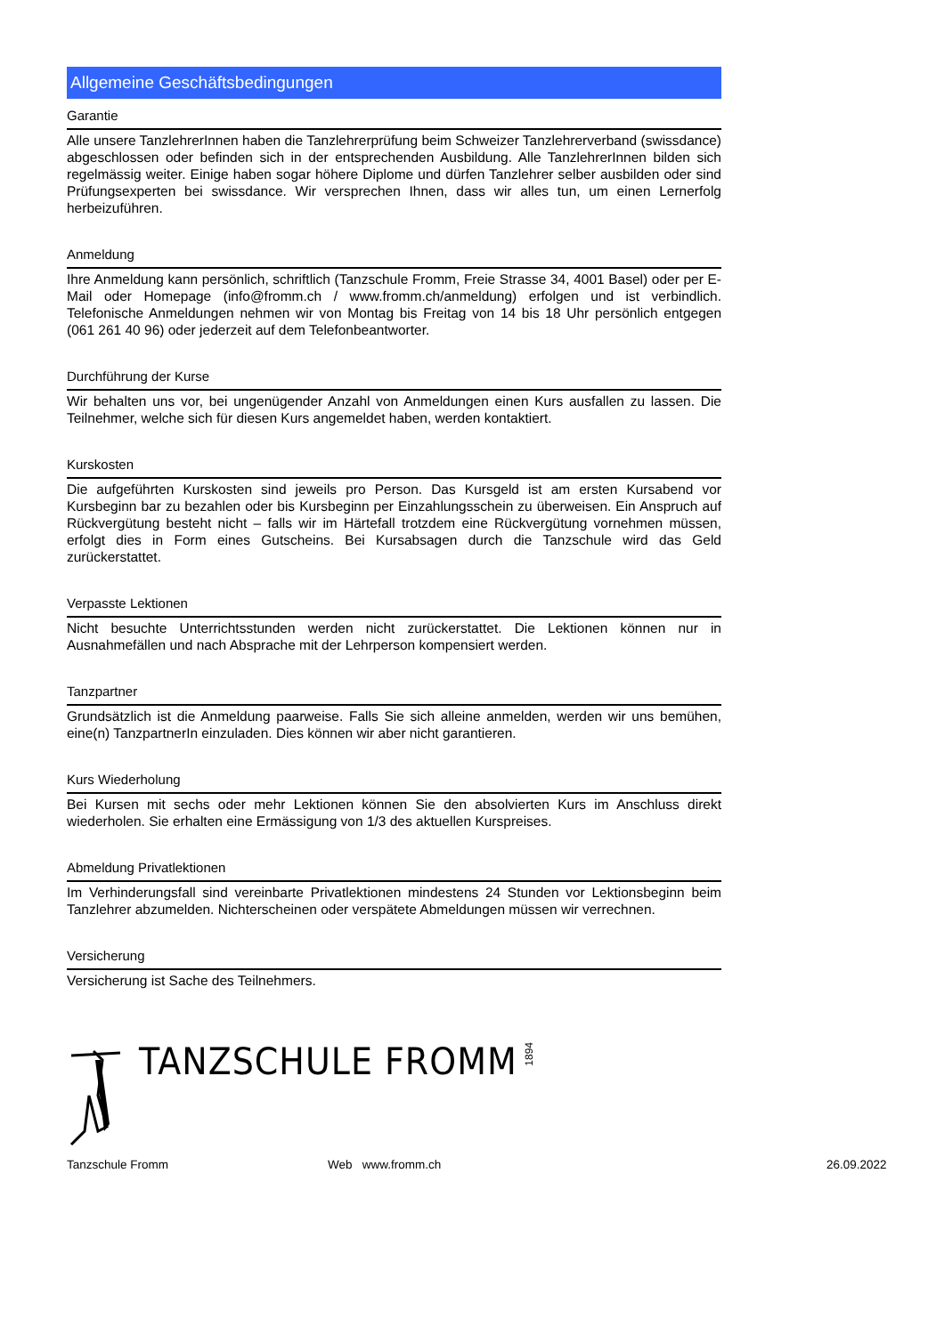Allgemeine Geschäftsbedingungen
Garantie
Alle unsere TanzlehrerInnen haben die Tanzlehrerprüfung beim Schweizer Tanzlehrerverband (swissdance) abgeschlossen oder befinden sich in der entsprechenden Ausbildung. Alle TanzlehrerInnen bilden sich regelmässig weiter. Einige haben sogar höhere Diplome und dürfen Tanzlehrer selber ausbilden oder sind Prüfungsexperten bei swissdance. Wir versprechen Ihnen, dass wir alles tun, um einen Lernerfolg herbeizuführen.
Anmeldung
Ihre Anmeldung kann persönlich, schriftlich (Tanzschule Fromm, Freie Strasse 34, 4001 Basel) oder per E-Mail oder Homepage (info@fromm.ch / www.fromm.ch/anmeldung) erfolgen und ist verbindlich. Telefonische Anmeldungen nehmen wir von Montag bis Freitag von 14 bis 18 Uhr persönlich entgegen (061 261 40 96) oder jederzeit auf dem Telefonbeantworter.
Durchführung der Kurse
Wir behalten uns vor, bei ungenügender Anzahl von Anmeldungen einen Kurs ausfallen zu lassen. Die Teilnehmer, welche sich für diesen Kurs angemeldet haben, werden kontaktiert.
Kurskosten
Die aufgeführten Kurskosten sind jeweils pro Person. Das Kursgeld ist am ersten Kursabend vor Kursbeginn bar zu bezahlen oder bis Kursbeginn per Einzahlungsschein zu überweisen. Ein Anspruch auf Rückvergütung besteht nicht – falls wir im Härtefall trotzdem eine Rückvergütung vornehmen müssen, erfolgt dies in Form eines Gutscheins. Bei Kursabsagen durch die Tanzschule wird das Geld zurückerstattet.
Verpasste Lektionen
Nicht besuchte Unterrichtsstunden werden nicht zurückerstattet. Die Lektionen können nur in Ausnahmefällen und nach Absprache mit der Lehrperson kompensiert werden.
Tanzpartner
Grundsätzlich ist die Anmeldung paarweise. Falls Sie sich alleine anmelden, werden wir uns bemühen, eine(n) TanzpartnerIn einzuladen. Dies können wir aber nicht garantieren.
Kurs Wiederholung
Bei Kursen mit sechs oder mehr Lektionen können Sie den absolvierten Kurs im Anschluss direkt wiederholen. Sie erhalten eine Ermässigung von 1/3 des aktuellen Kurspreises.
Abmeldung Privatlektionen
Im Verhinderungsfall sind vereinbarte Privatlektionen mindestens 24 Stunden vor Lektionsbeginn beim Tanzlehrer abzumelden. Nichterscheinen oder verspätete Abmeldungen müssen wir verrechnen.
Versicherung
Versicherung ist Sache des Teilnehmers.
TANZSCHULE FROMM
1894
Tanzschule Fromm Web www.fromm.ch 26.09.2022